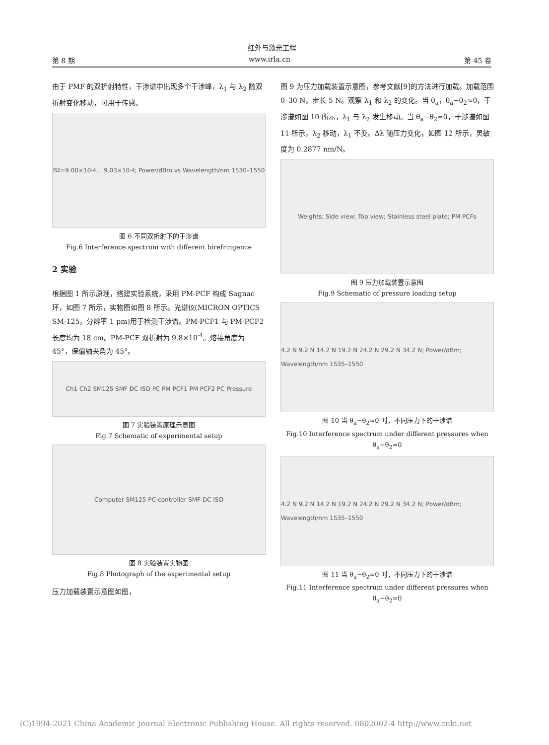红外与激光工程
第 8 期 www.irla.cn 第 45 卷
由于 PMF 的双折射特性，干涉谱中出现多个干涉峰，λ<sub>1</sub> 与 λ<sub>2</sub> 随双折射变化移动，可用于传感。
B<sub>2</sub>=9.00×10<sup>-4</sup> … 9.03×10<sup>-4</sup>; Power/dBm vs Wavelength/nm 1530–1550
图 6 不同双折射下的干涉谱
Fig.6 Interference spectrum with different birefringence
2 实验
根据图 1 所示原理，搭建实验系统，采用 PM-PCF 构成 Sagnac 环，如图 7 所示，实物图如图 8 所示。光谱仪(MICRON OPTICS SM-125，分辨率 1 pm)用于检测干涉谱。PM-PCF1 与 PM-PCF2 长度均为 18 cm。PM-PCF 双折射为 9.8×10<sup>-4</sup>。熔接角度为 45°，保偏轴夹角为 45°。
Ch1 Ch2 SM125 SMF DC ISO PC PM PCF1 PM PCF2 PC Pressure
图 7 实验装置原理示意图
Fig.7 Schematic of experimental setup
Computer SM125 PC-controller SMF DC ISO
图 8 实验装置实物图
Fig.8 Photograph of the experimental setup
压力加载装置示意图如图，
图 9 为压力加载装置示意图，参考文献[9]的方法进行加载。加载范围 0–30 N，步长 5 N。观察 λ<sub>1</sub> 和 λ<sub>2</sub> 的变化。当 θ<sub>a</sub>，θ<sub>a</sub>−θ<sub>2</sub>≈0，干涉谱如图 10 所示，λ<sub>1</sub> 与 λ<sub>2</sub> 发生移动。当 θ<sub>a</sub>−θ<sub>2</sub>=0，干涉谱如图 11 所示，λ<sub>2</sub> 移动，λ<sub>1</sub> 不变。Δλ 随压力变化，如图 12 所示，灵敏度为 0.2877 nm/N。
Weights; Side view; Top view; Stainless steel plate; PM PCFs
图 9 压力加载装置示意图
Fig.9 Schematic of pressure loading setup
4.2 N 9.2 N 14.2 N 19.2 N 24.2 N 29.2 N 34.2 N; Power/dBm; Wavelength/nm 1535–1550
图 10 当 θ<sub>a</sub>−θ<sub>2</sub>≈0 时，不同压力下的干涉谱
Fig.10 Interference spectrum under different pressures when θ<sub>a</sub>−θ<sub>2</sub>≈0
4.2 N 9.2 N 14.2 N 19.2 N 24.2 N 29.2 N 34.2 N; Power/dBm; Wavelength/nm 1535–1550
图 11 当 θ<sub>a</sub>−θ<sub>2</sub>=0 时，不同压力下的干涉谱
Fig.11 Interference spectrum under different pressures when θ<sub>a</sub>−θ<sub>2</sub>=0
(C)1994-2021 China Academic Journal Electronic Publishing House. All rights reserved. 0802002-4 http://www.cnki.net